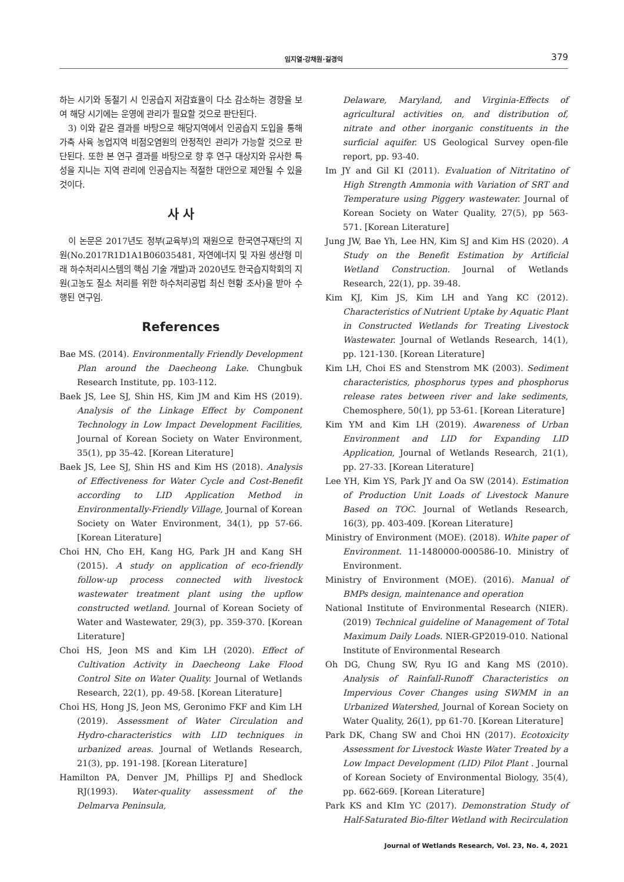임지열·강채원·길경익
379
하는 시기와 동절기 시 인공습지 저감효율이 다소 감소하는 경향을 보여 해당 시기에는 운영에 관리가 필요할 것으로 판단된다.
3) 이와 같은 결과를 바탕으로 해당지역에서 인공습지 도입을 통해 가축 사육 농업지역 비점오염원의 안정적인 관리가 가능할 것으로 판단된다. 또한 본 연구 결과를 바탕으로 향 후 연구 대상지와 유사한 특성을 지니는 지역 관리에 인공습지는 적절한 대안으로 제안될 수 있을 것이다.
사 사
이 논문은 2017년도 정부(교육부)의 재원으로 한국연구재단의 지원(No.2017R1D1A1B06035481, 자연에너지 및 자원 생산형 미래 하수처리시스템의 핵심 기술 개발)과 2020년도 한국습지학회의 지원(고농도 질소 처리를 위한 하수처리공법 최신 현황 조사)을 받아 수행된 연구임.
References
Bae MS. (2014). Environmentally Friendly Development Plan around the Daecheong Lake. Chungbuk Research Institute, pp. 103-112.
Baek JS, Lee SJ, Shin HS, Kim JM and Kim HS (2019). Analysis of the Linkage Effect by Component Technology in Low Impact Development Facilities, Journal of Korean Society on Water Environment, 35(1), pp 35-42. [Korean Literature]
Baek JS, Lee SJ, Shin HS and Kim HS (2018). Analysis of Effectiveness for Water Cycle and Cost-Benefit according to LID Application Method in Environmentally-Friendly Village, Journal of Korean Society on Water Environment, 34(1), pp 57-66. [Korean Literature]
Choi HN, Cho EH, Kang HG, Park JH and Kang SH (2015). A study on application of eco-friendly follow-up process connected with livestock wastewater treatment plant using the upflow constructed wetland. Journal of Korean Society of Water and Wastewater, 29(3), pp. 359-370. [Korean Literature]
Choi HS, Jeon MS and Kim LH (2020). Effect of Cultivation Activity in Daecheong Lake Flood Control Site on Water Quality. Journal of Wetlands Research, 22(1), pp. 49-58. [Korean Literature]
Choi HS, Hong JS, Jeon MS, Geronimo FKF and Kim LH (2019). Assessment of Water Circulation and Hydro-characteristics with LID techniques in urbanized areas. Journal of Wetlands Research, 21(3), pp. 191-198. [Korean Literature]
Hamilton PA, Denver JM, Phillips PJ and Shedlock RJ(1993). Water-quality assessment of the Delmarva Peninsula,
Delaware, Maryland, and Virginia-Effects of agricultural activities on, and distribution of, nitrate and other inorganic constituents in the surficial aquifer. US Geological Survey open-file report, pp. 93-40.
Im JY and Gil KI (2011). Evaluation of Nitritatino of High Strength Ammonia with Variation of SRT and Temperature using Piggery wastewater. Journal of Korean Society on Water Quality, 27(5), pp 563-571. [Korean Literature]
Jung JW, Bae Yh, Lee HN, Kim SJ and Kim HS (2020). A Study on the Benefit Estimation by Artificial Wetland Construction. Journal of Wetlands Research, 22(1), pp. 39-48.
Kim KJ, Kim JS, Kim LH and Yang KC (2012). Characteristics of Nutrient Uptake by Aquatic Plant in Constructed Wetlands for Treating Livestock Wastewater. Journal of Wetlands Research, 14(1), pp. 121-130. [Korean Literature]
Kim LH, Choi ES and Stenstrom MK (2003). Sediment characteristics, phosphorus types and phosphorus release rates between river and lake sediments, Chemosphere, 50(1), pp 53-61. [Korean Literature]
Kim YM and Kim LH (2019). Awareness of Urban Environment and LID for Expanding LID Application, Journal of Wetlands Research, 21(1), pp. 27-33. [Korean Literature]
Lee YH, Kim YS, Park JY and Oa SW (2014). Estimation of Production Unit Loads of Livestock Manure Based on TOC. Journal of Wetlands Research, 16(3), pp. 403-409. [Korean Literature]
Ministry of Environment (MOE). (2018). White paper of Environment. 11-1480000-000586-10. Ministry of Environment.
Ministry of Environment (MOE). (2016). Manual of BMPs design, maintenance and operation
National Institute of Environmental Research (NIER). (2019) Technical guideline of Management of Total Maximum Daily Loads. NIER-GP2019-010. National Institute of Environmental Research
Oh DG, Chung SW, Ryu IG and Kang MS (2010). Analysis of Rainfall-Runoff Characteristics on Impervious Cover Changes using SWMM in an Urbanized Watershed, Journal of Korean Society on Water Quality, 26(1), pp 61-70. [Korean Literature]
Park DK, Chang SW and Choi HN (2017). Ecotoxicity Assessment for Livestock Waste Water Treated by a Low Impact Development (LID) Pilot Plant . Journal of Korean Society of Environmental Biology, 35(4), pp. 662-669. [Korean Literature]
Park KS and KIm YC (2017). Demonstration Study of Half-Saturated Bio-filter Wetland with Recirculation
Journal of Wetlands Research, Vol. 23, No. 4, 2021